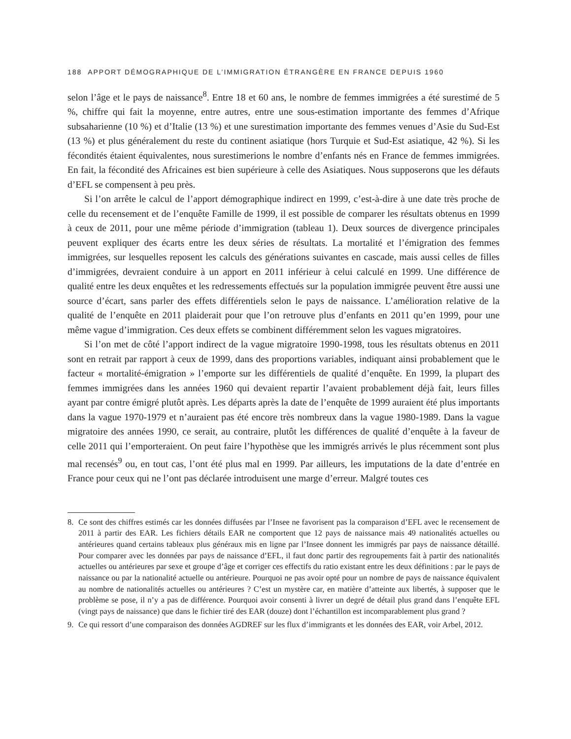188 APPORT DÉMOGRAPHIQUE DE L’IMMIGRATION ÉTRANGÈRE EN FRANCE DEPUIS 1960
selon l’âge et le pays de naissance<sup>8</sup>. Entre 18 et 60 ans, le nombre de femmes immigrées a été surestimé de 5 %, chiffre qui fait la moyenne, entre autres, entre une sous-estimation importante des femmes d’Afrique subsaharienne (10 %) et d’Italie (13 %) et une surestimation importante des femmes venues d’Asie du Sud-Est (13 %) et plus généralement du reste du continent asiatique (hors Turquie et Sud-Est asiatique, 42 %). Si les fécondités étaient équivalentes, nous surestimerions le nombre d’enfants nés en France de femmes immigrées. En fait, la fécondité des Africaines est bien supérieure à celle des Asiatiques. Nous supposerons que les défauts d’EFL se compensent à peu près.
Si l’on arrête le calcul de l’apport démographique indirect en 1999, c’est-à-dire à une date très proche de celle du recensement et de l’enquête Famille de 1999, il est possible de comparer les résultats obtenus en 1999 à ceux de 2011, pour une même période d’immigration (tableau 1). Deux sources de divergence principales peuvent expliquer des écarts entre les deux séries de résultats. La mortalité et l’émigration des femmes immigrées, sur lesquelles reposent les calculs des générations suivantes en cascade, mais aussi celles de filles d’immigrées, devraient conduire à un apport en 2011 inférieur à celui calculé en 1999. Une différence de qualité entre les deux enquêtes et les redressements effectués sur la population immigrée peuvent être aussi une source d’écart, sans parler des effets différentiels selon le pays de naissance. L’amélioration relative de la qualité de l’enquête en 2011 plaiderait pour que l’on retrouve plus d’enfants en 2011 qu’en 1999, pour une même vague d’immigration. Ces deux effets se combinent différemment selon les vagues migratoires.
Si l’on met de côté l’apport indirect de la vague migratoire 1990-1998, tous les résultats obtenus en 2011 sont en retrait par rapport à ceux de 1999, dans des proportions variables, indiquant ainsi probablement que le facteur « mortalité-émigration » l’emporte sur les différentiels de qualité d’enquête. En 1999, la plupart des femmes immigrées dans les années 1960 qui devaient repartir l’avaient probablement déjà fait, leurs filles ayant par contre émigré plutôt après. Les départs après la date de l’enquête de 1999 auraient été plus importants dans la vague 1970-1979 et n’auraient pas été encore très nombreux dans la vague 1980-1989. Dans la vague migratoire des années 1990, ce serait, au contraire, plutôt les différences de qualité d’enquête à la faveur de celle 2011 qui l’emporteraient. On peut faire l’hypothèse que les immigrés arrivés le plus récemment sont plus mal recensés<sup>9</sup> ou, en tout cas, l’ont été plus mal en 1999. Par ailleurs, les imputations de la date d’entrée en France pour ceux qui ne l’ont pas déclarée introduisent une marge d’erreur. Malgré toutes ces
8. Ce sont des chiffres estimés car les données diffusées par l’Insee ne favorisent pas la comparaison d’EFL avec le recensement de 2011 à partir des EAR. Les fichiers détails EAR ne comportent que 12 pays de naissance mais 49 nationalités actuelles ou antérieures quand certains tableaux plus généraux mis en ligne par l’Insee donnent les immigrés par pays de naissance détaillé. Pour comparer avec les données par pays de naissance d’EFL, il faut donc partir des regroupements fait à partir des nationalités actuelles ou antérieures par sexe et groupe d’âge et corriger ces effectifs du ratio existant entre les deux définitions : par le pays de naissance ou par la nationalité actuelle ou antérieure. Pourquoi ne pas avoir opté pour un nombre de pays de naissance équivalent au nombre de nationalités actuelles ou antérieures ? C’est un mystère car, en matière d’atteinte aux libertés, à supposer que le problème se pose, il n’y a pas de différence. Pourquoi avoir consenti à livrer un degré de détail plus grand dans l’enquête EFL (vingt pays de naissance) que dans le fichier tiré des EAR (douze) dont l’échantillon est incomparablement plus grand ?
9. Ce qui ressort d’une comparaison des données AGDREF sur les flux d’immigrants et les données des EAR, voir Arbel, 2012.